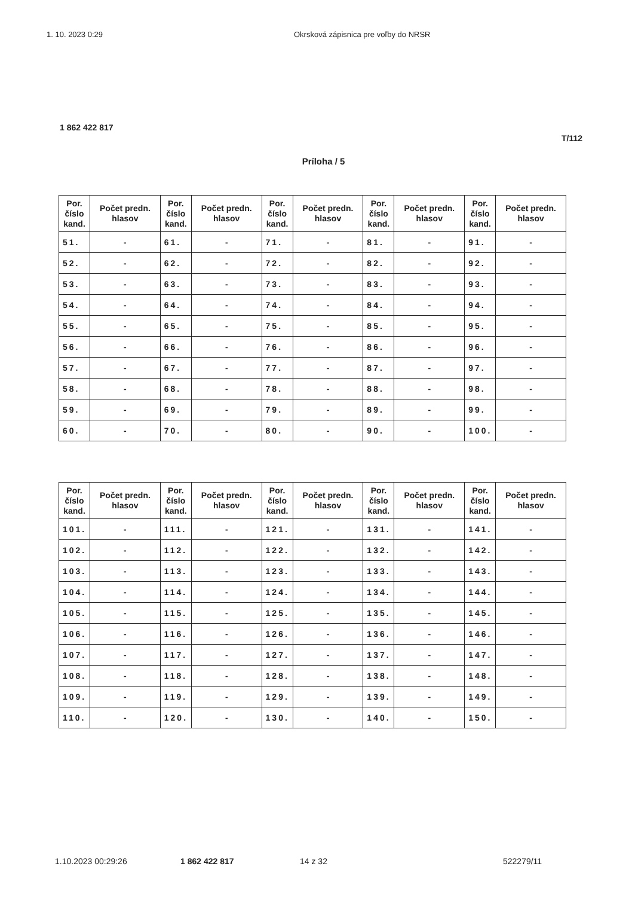1. 10. 2023 0:29 Okrsková zápisnica pre voľby do NRSR
1 862 422 817
T/112
Príloha / 5
| Por. číslo kand. | Počet predn. hlasov | Por. číslo kand. | Počet predn. hlasov | Por. číslo kand. | Počet predn. hlasov | Por. číslo kand. | Počet predn. hlasov | Por. číslo kand. | Počet predn. hlasov |
| --- | --- | --- | --- | --- | --- | --- | --- | --- | --- |
| 51. | - | 61. | - | 71. | - | 81. | - | 91. | - |
| 52. | - | 62. | - | 72. | - | 82. | - | 92. | - |
| 53. | - | 63. | - | 73. | - | 83. | - | 93. | - |
| 54. | - | 64. | - | 74. | - | 84. | - | 94. | - |
| 55. | - | 65. | - | 75. | - | 85. | - | 95. | - |
| 56. | - | 66. | - | 76. | - | 86. | - | 96. | - |
| 57. | - | 67. | - | 77. | - | 87. | - | 97. | - |
| 58. | - | 68. | - | 78. | - | 88. | - | 98. | - |
| 59. | - | 69. | - | 79. | - | 89. | - | 99. | - |
| 60. | - | 70. | - | 80. | - | 90. | - | 100. | - |
| Por. číslo kand. | Počet predn. hlasov | Por. číslo kand. | Počet predn. hlasov | Por. číslo kand. | Počet predn. hlasov | Por. číslo kand. | Počet predn. hlasov | Por. číslo kand. | Počet predn. hlasov |
| --- | --- | --- | --- | --- | --- | --- | --- | --- | --- |
| 101. | - | 111. | - | 121. | - | 131. | - | 141. | - |
| 102. | - | 112. | - | 122. | - | 132. | - | 142. | - |
| 103. | - | 113. | - | 123. | - | 133. | - | 143. | - |
| 104. | - | 114. | - | 124. | - | 134. | - | 144. | - |
| 105. | - | 115. | - | 125. | - | 135. | - | 145. | - |
| 106. | - | 116. | - | 126. | - | 136. | - | 146. | - |
| 107. | - | 117. | - | 127. | - | 137. | - | 147. | - |
| 108. | - | 118. | - | 128. | - | 138. | - | 148. | - |
| 109. | - | 119. | - | 129. | - | 139. | - | 149. | - |
| 110. | - | 120. | - | 130. | - | 140. | - | 150. | - |
1.10.2023 00:29:26 1 862 422 817 14 z 32 522279/11